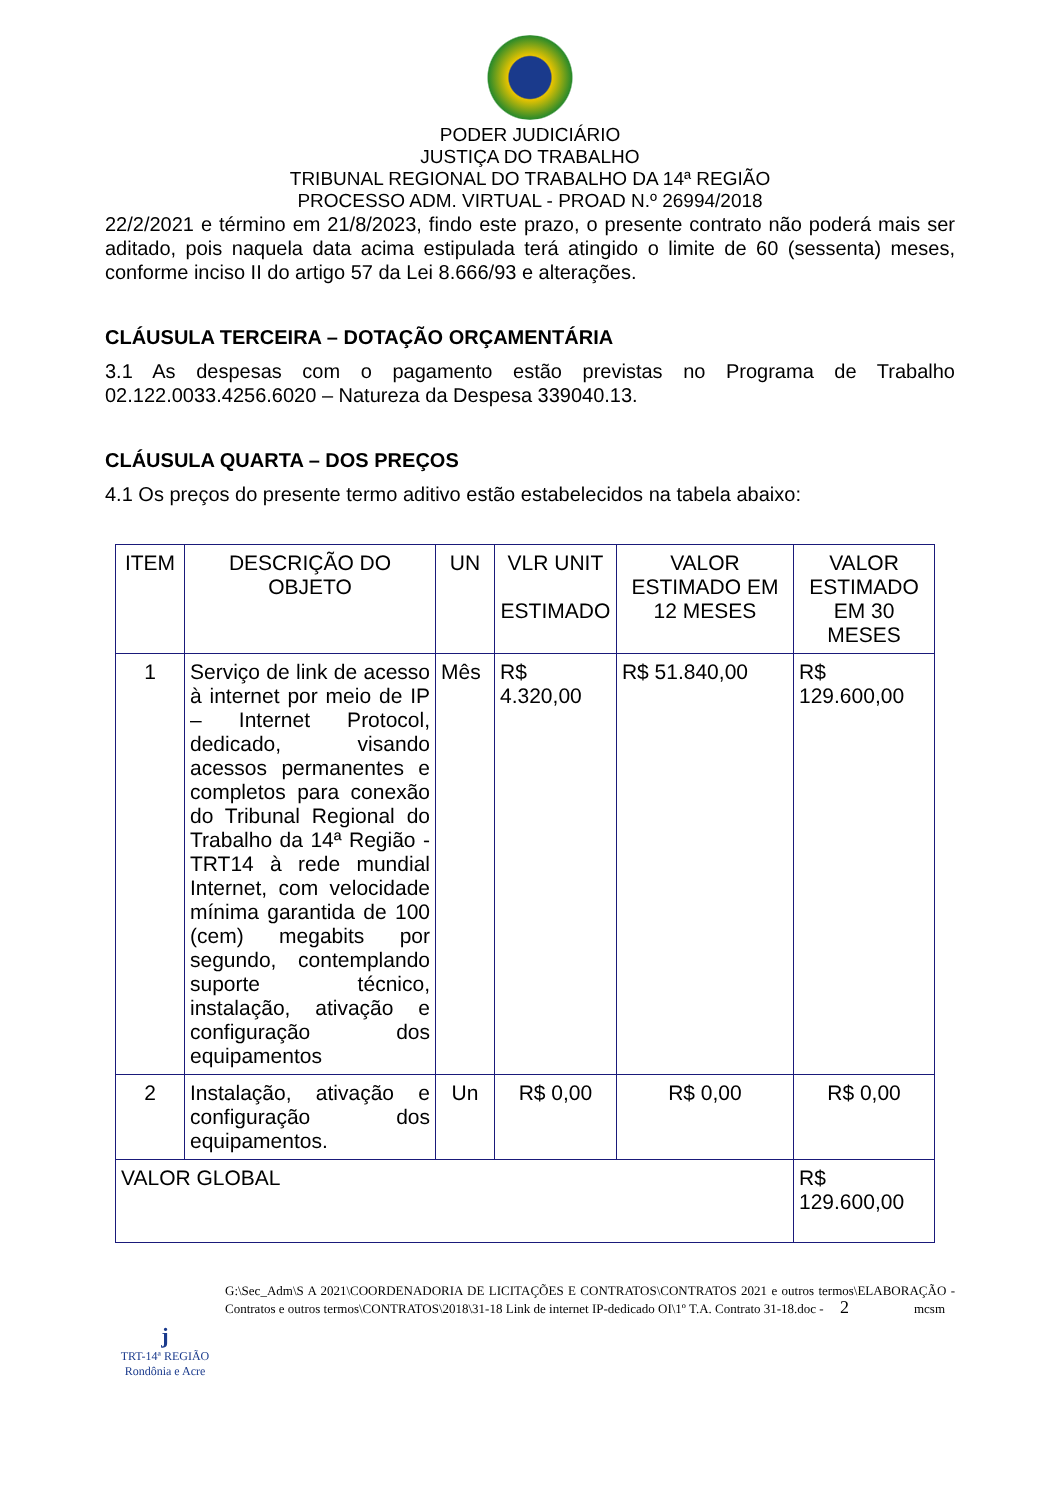PODER JUDICIÁRIO
JUSTIÇA DO TRABALHO
TRIBUNAL REGIONAL DO TRABALHO DA 14ª REGIÃO
PROCESSO ADM. VIRTUAL - PROAD N.º 26994/2018
22/2/2021 e término em 21/8/2023, findo este prazo, o presente contrato não poderá mais ser aditado, pois naquela data acima estipulada terá atingido o limite de 60 (sessenta) meses, conforme inciso II do artigo 57 da Lei 8.666/93 e alterações.
CLÁUSULA TERCEIRA – DOTAÇÃO ORÇAMENTÁRIA
3.1 As despesas com o pagamento estão previstas no Programa de Trabalho 02.122.0033.4256.6020 – Natureza da Despesa 339040.13.
CLÁUSULA QUARTA – DOS PREÇOS
4.1 Os preços do presente termo aditivo estão estabelecidos na tabela abaixo:
| ITEM | DESCRIÇÃO DO OBJETO | UN | VLR UNIT ESTIMADO | VALOR ESTIMADO EM 12 MESES | VALOR ESTIMADO EM 30 MESES |
| --- | --- | --- | --- | --- | --- |
| 1 | Serviço de link de acesso à internet por meio de IP – Internet Protocol, dedicado, visando acessos permanentes e completos para conexão do Tribunal Regional do Trabalho da 14ª Região - TRT14 à rede mundial Internet, com velocidade mínima garantida de 100 (cem) megabits por segundo, contemplando suporte técnico, instalação, ativação e configuração dos equipamentos | Mês | R$ 4.320,00 | R$ 51.840,00 | R$ 129.600,00 |
| 2 | Instalação, ativação e configuração dos equipamentos. | Un | R$ 0,00 | R$ 0,00 | R$ 0,00 |
| VALOR GLOBAL | | | | | R$ 129.600,00 |
ϳ
TRT-14ª REGIÃO
Rondônia e Acre
G:\Sec_Adm\S A 2021\COORDENADORIA DE LICITAÇÕES E CONTRATOS\CONTRATOS 2021 e outros termos\ELABORAÇÃO - Contratos e outros termos\CONTRATOS\2018\31-18 Link de internet IP-dedicado OI\1º T.A. Contrato 31-18.doc - 2 mcsm